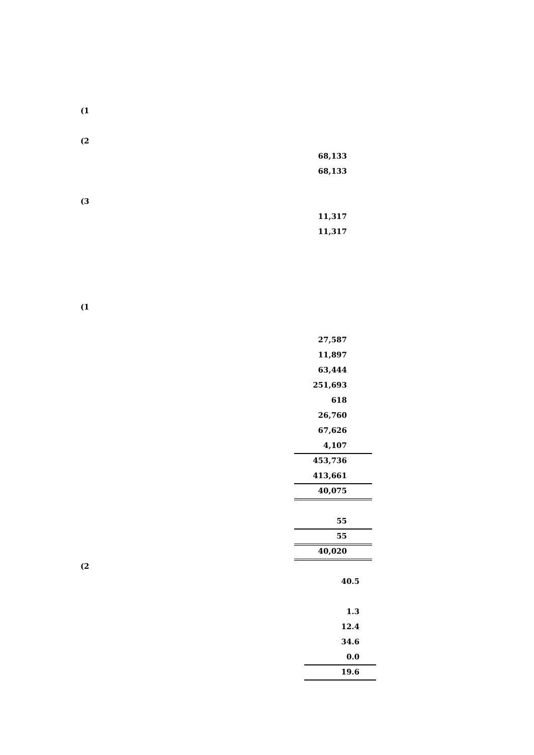(1 (2 68,133 68,133
(3 11,317 11,317
(1 27,587 11,897 63,444 251,693 618 26,760 67,626 4,107 453,736 413,661 40,075 55 55 40,020
(2 40.5 1.3 12.4 34.6 0.0 19.6